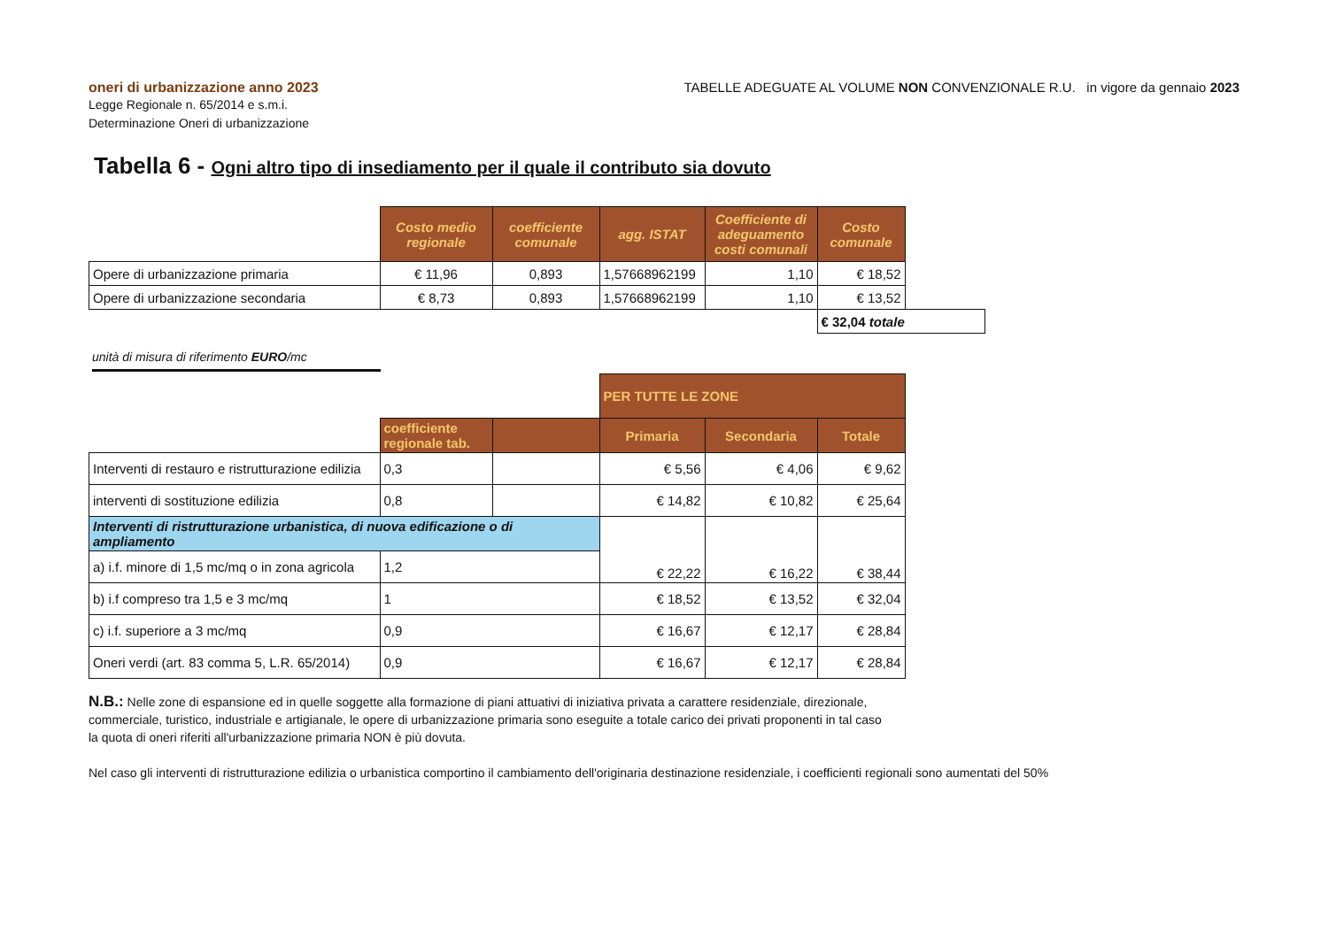oneri di urbanizzazione anno 2023
Legge Regionale n. 65/2014 e s.m.i.
Determinazione Oneri di urbanizzazione
TABELLE ADEGUATE AL VOLUME NON CONVENZIONALE R.U. in vigore da gennaio 2023
Tabella 6 - Ogni altro tipo di insediamento per il quale il contributo sia dovuto
| | Costo medio regionale | coefficiente comunale | agg. ISTAT | Coefficiente di adeguamento costi comunali | Costo comunale | |
| Opere di urbanizzazione primaria | € 11,96 | 0,893 | 1,57668962199 | 1,10 | € 18,52 | |
| Opere di urbanizzazione secondaria | € 8,73 | 0,893 | 1,57668962199 | 1,10 | € 13,52 | |
| | | | | | € 32,04 totale | |
unità di misura di riferimento EURO/mc
| | | | PER TUTTE LE ZONE | | |
| | coefficiente regionale tab. | | Primaria | Secondaria | Totale |
| Interventi di restauro e ristrutturazione edilizia | 0,3 | | € 5,56 | € 4,06 | € 9,62 |
| interventi di sostituzione edilizia | 0,8 | | € 14,82 | € 10,82 | € 25,64 |
| Interventi di ristrutturazione urbanistica, di nuova edificazione o di ampliamento | | | € 22,22 | € 16,22 | € 38,44 |
| a) i.f. minore di 1,5 mc/mq o in zona agricola | 1,2 | | | | |
| b) i.f compreso tra 1,5 e 3 mc/mq | 1 | | € 18,52 | € 13,52 | € 32,04 |
| c) i.f. superiore a 3 mc/mq | 0,9 | | € 16,67 | € 12,17 | € 28,84 |
| Oneri verdi (art. 83 comma 5, L.R. 65/2014) | 0,9 | | € 16,67 | € 12,17 | € 28,84 |
N.B.: Nelle zone di espansione ed in quelle soggette alla formazione di piani attuativi di iniziativa privata a carattere residenziale, direzionale, commerciale, turistico, industriale e artigianale, le opere di urbanizzazione primaria sono eseguite a totale carico dei privati proponenti in tal caso la quota di oneri riferiti all'urbanizzazione primaria NON è più dovuta.
Nel caso gli interventi di ristrutturazione edilizia o urbanistica comportino il cambiamento dell'originaria destinazione residenziale, i coefficienti regionali sono aumentati del 50%